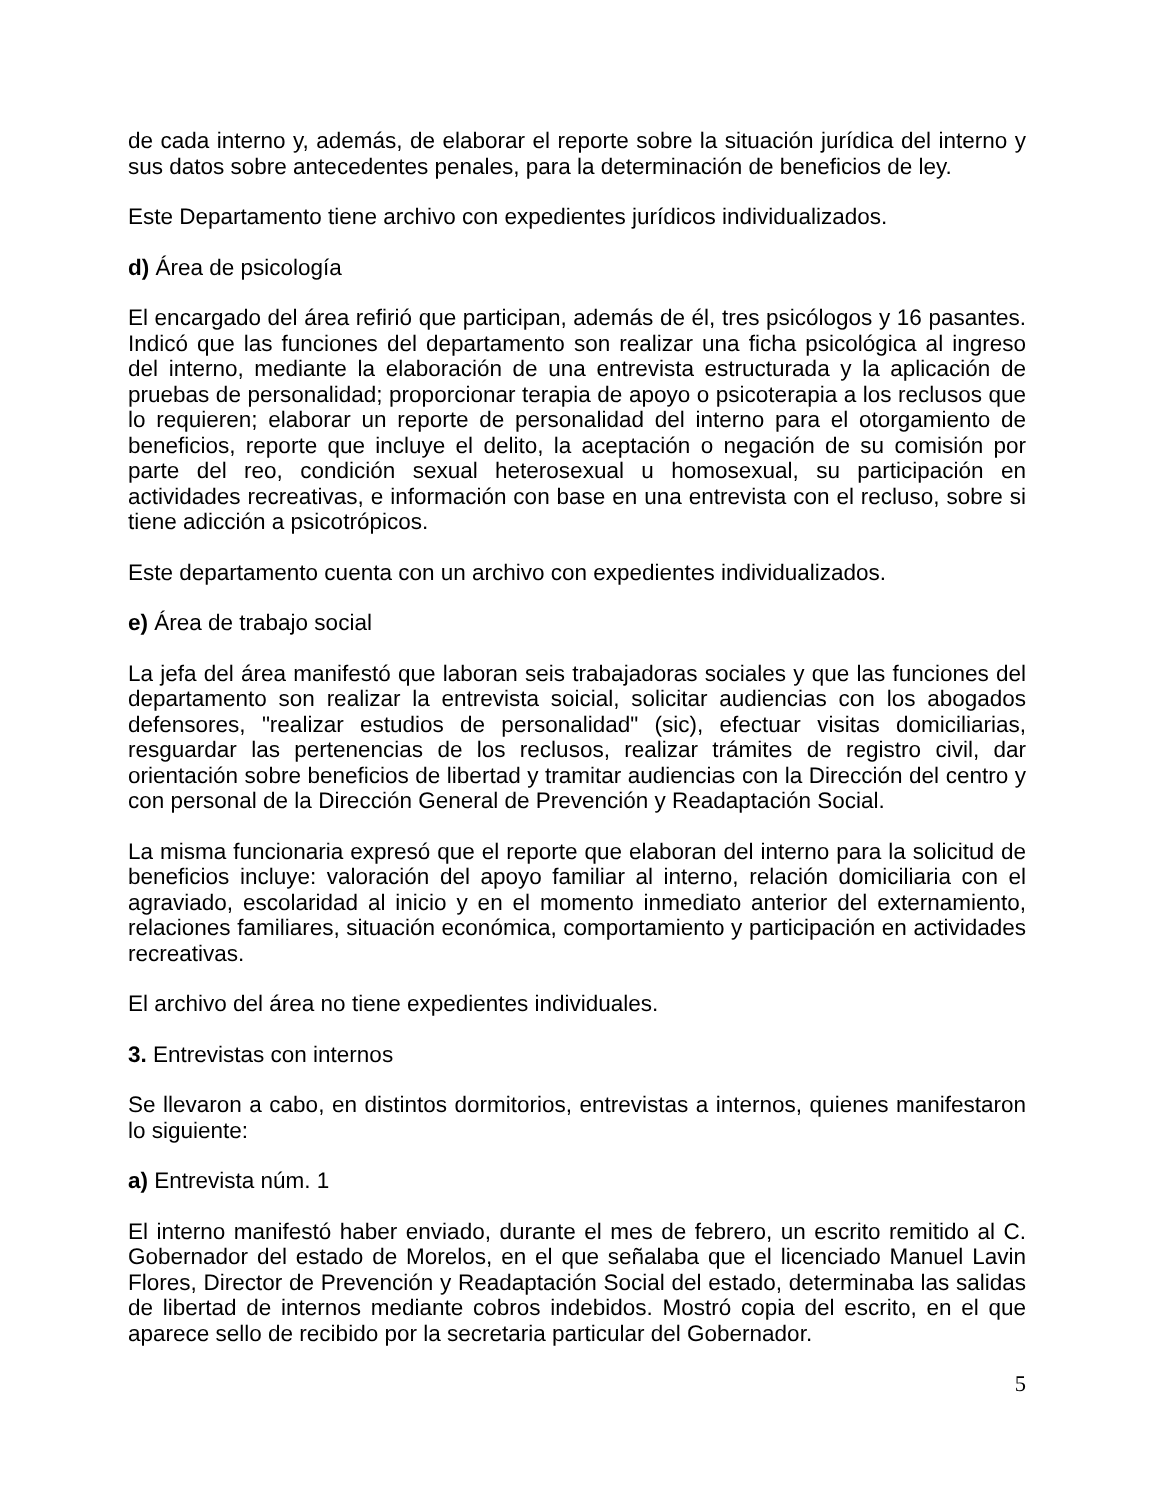de cada interno y, además, de elaborar el reporte sobre la situación jurídica del interno y sus datos sobre antecedentes penales, para la determinación de beneficios de ley.
Este Departamento tiene archivo con expedientes jurídicos individualizados.
d) Área de psicología
El encargado del área refirió que participan, además de él, tres psicólogos y 16 pasantes. Indicó que las funciones del departamento son realizar una ficha psicológica al ingreso del interno, mediante la elaboración de una entrevista estructurada y la aplicación de pruebas de personalidad; proporcionar terapia de apoyo o psicoterapia a los reclusos que lo requieren; elaborar un reporte de personalidad del interno para el otorgamiento de beneficios, reporte que incluye el delito, la aceptación o negación de su comisión por parte del reo, condición sexual heterosexual u homosexual, su participación en actividades recreativas, e información con base en una entrevista con el recluso, sobre si tiene adicción a psicotrópicos.
Este departamento cuenta con un archivo con expedientes individualizados.
e) Área de trabajo social
La jefa del área manifestó que laboran seis trabajadoras sociales y que las funciones del departamento son realizar la entrevista soicial, solicitar audiencias con los abogados defensores, "realizar estudios de personalidad" (sic), efectuar visitas domiciliarias, resguardar las pertenencias de los reclusos, realizar trámites de registro civil, dar orientación sobre beneficios de libertad y tramitar audiencias con la Dirección del centro y con personal de la Dirección General de Prevención y Readaptación Social.
La misma funcionaria expresó que el reporte que elaboran del interno para la solicitud de beneficios incluye: valoración del apoyo familiar al interno, relación domiciliaria con el agraviado, escolaridad al inicio y en el momento inmediato anterior del externamiento, relaciones familiares, situación económica, comportamiento y participación en actividades recreativas.
El archivo del área no tiene expedientes individuales.
3. Entrevistas con internos
Se llevaron a cabo, en distintos dormitorios, entrevistas a internos, quienes manifestaron lo siguiente:
a) Entrevista núm. 1
El interno manifestó haber enviado, durante el mes de febrero, un escrito remitido al C. Gobernador del estado de Morelos, en el que señalaba que el licenciado Manuel Lavin Flores, Director de Prevención y Readaptación Social del estado, determinaba las salidas de libertad de internos mediante cobros indebidos. Mostró copia del escrito, en el que aparece sello de recibido por la secretaria particular del Gobernador.
5